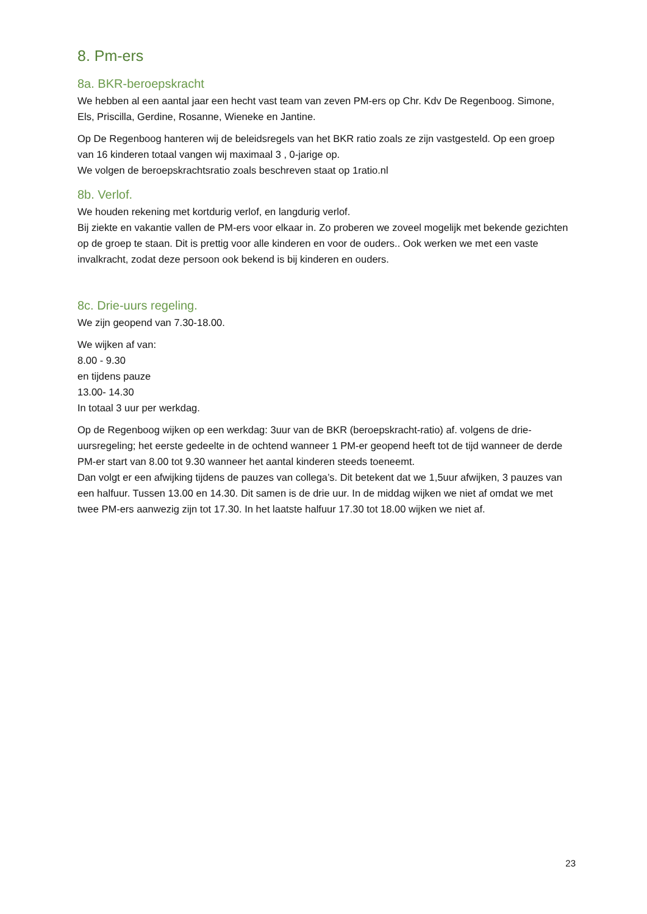8. Pm-ers
8a. BKR-beroepskracht
We hebben al een aantal jaar een hecht vast team van zeven PM-ers op Chr. Kdv De Regenboog. Simone, Els, Priscilla, Gerdine, Rosanne, Wieneke en Jantine.
Op De Regenboog hanteren wij de beleidsregels van het BKR ratio zoals ze zijn vastgesteld. Op een groep van 16 kinderen totaal vangen wij maximaal 3 , 0-jarige op.
We volgen de beroepskrachtsratio zoals beschreven staat op 1ratio.nl
8b. Verlof.
We houden rekening met kortdurig verlof, en langdurig verlof.
Bij ziekte en vakantie vallen de PM-ers voor elkaar in. Zo proberen we zoveel mogelijk met bekende gezichten op de groep te staan. Dit is prettig voor alle kinderen en voor de ouders.. Ook werken we met een vaste invalkracht, zodat deze persoon ook bekend is bij kinderen en ouders.
8c. Drie-uurs regeling.
We zijn geopend van 7.30-18.00.
We wijken af van:
8.00 - 9.30
en tijdens pauze
13.00- 14.30
In totaal 3 uur per werkdag.
Op de Regenboog wijken op een werkdag: 3uur van de BKR (beroepskracht-ratio) af. volgens de drie-uursregeling; het eerste gedeelte in de ochtend wanneer 1 PM-er geopend heeft tot de tijd wanneer de derde PM-er start van 8.00 tot 9.30 wanneer het aantal kinderen steeds toeneemt.
Dan volgt er een afwijking tijdens de pauzes van collega’s. Dit betekent dat we 1,5uur afwijken, 3 pauzes van een halfuur. Tussen 13.00 en 14.30. Dit samen is de drie uur. In de middag wijken we niet af omdat we met twee PM-ers aanwezig zijn tot 17.30. In het laatste halfuur 17.30 tot 18.00 wijken we niet af.
23